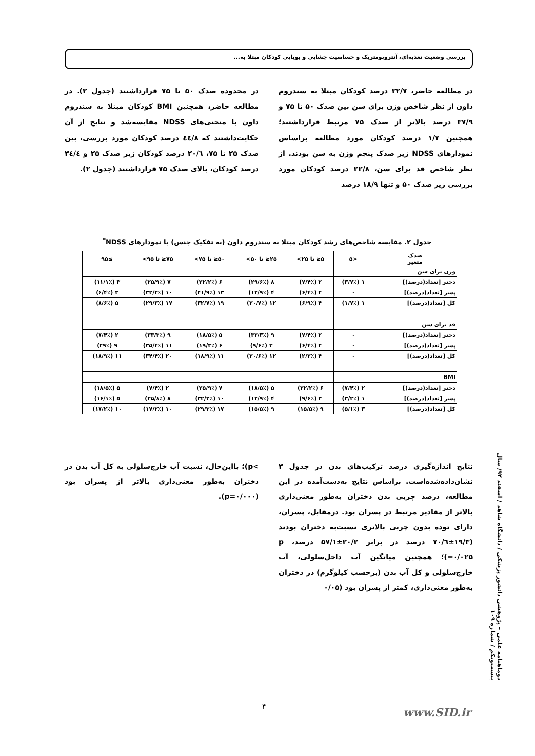بررسی وضعیت تغذیه‌ای، آنتروپومتریک و حساسیت چشایی و بویایی کودکان مبتلا به...
در مطالعه حاضر، ۳۲/۷ درصد کودکان مبتلا به سندروم داون از نظر شاخص وزن برای سن بین صدک ۵۰ تا ۷۵ و ۳۷/۹ درصد بالاتر از صدک ۷۵ مرتبط قرارداشتند؛ همچنین ۱/۷ درصد کودکان مورد مطالعه براساس نمودارهای NDSS زیر صدک پنجم وزن به سن بودند. از نظر شاخص قد برای سن، ۲۲/۸ درصد کودکان مورد بررسی زیر صدک ۵۰ و تنها ۱۸/۹ درصد
در محدوده صدک ۵۰ تا ۷۵ قرارداشتند (جدول ۲). در مطالعه حاضر، همچنین BMI کودکان مبتلا به سندروم داون با منحنی‌های NDSS مقایسه‌شد و نتایج از آن حکایت‌داشتند که ٤٤/٨ درصد کودکان مورد بررسی، بین صدک ۲۵ تا ۷۵، ٢٠/٦ درصد کودکان زیر صدک ۲۵ و ٣٤/٤ درصد کودکان، بالای صدک ۷۵ قرارداشتند (جدول ۲).
جدول ۲. مقایسه شاخص‌های رشد کودکان مبتلا به سندروم داون (به تفکیک جنس) با نمودارهای NDSS<sup>*</sup>
| صدک متغیر | <۵ | ۵≤ تا ۲۵> | ۲۵≤ تا ۵۰> | ۵۰≤ تا ۷۵> | ۷۵≤ تا ۹۵> | ≥۹۵ |
| --- | --- | --- | --- | --- | --- | --- |
| وزن برای سن | | | | | | |
| دختر [تعداد(درصد)] | ۱ (۳/۷٪) | ۲ (۷/۴٪) | ۸ (۲۹/۶٪) | ۶ (۲۲/۲٪) | ۷ (۲۵/۹٪) | ۳ (۱۱/۱٪) |
| پسر [تعداد(درصد)] | ۰ | ۲ (۶/۴٪) | ۴ (۱۲/۹٪) | ۱۳ (۴۱/۹٪) | ۱۰ (۳۲/۲٪) | ۳ (۶/۴٪) |
| کل [تعداد(درصد)] | ۱ (۱/۷٪) | ۴ (۶/۹٪) | ۱۲ (۲۰/۷٪) | ۱۹ (۳۲/۷٪) | ۱۷ (۲۹/۳٪) | ۵ (۸/۶٪) |
| قد برای سن | | | | | | |
| دختر [تعداد(درصد)] | ۰ | ۲ (۷/۴٪) | ۹ (۳۳/۳٪) | ۵ (۱۸/۵٪) | ۹ (۳۳/۳٪) | ۲ (۷/۴٪) |
| پسر [تعداد(درصد)] | ۰ | ۲ (۶/۴٪) | ۳ (۹/۶٪) | ۶ (۱۹/۳٪) | ۱۱ (۳۵/۴٪) | ۹ (۲۹٪) |
| کل [تعداد(درصد)] | ۰ | ۴ (۲/۲٪) | ۱۲ (۲۰/۶٪) | ۱۱ (۱۸/۹٪) | ۲۰ (۳۴/۴٪) | ۱۱ (۱۸/۹٪) |
| BMI | | | | | | |
| دختر [تعداد(درصد)] | ۲ (۷/۴٪) | ۶ (۲۲/۲٪) | ۵ (۱۸/۵٪) | ۷ (۲۵/۹٪) | ۲ (۷/۴٪) | ۵ (۱۸/۵٪) |
| پسر [تعداد(درصد)] | ۱ (۳/۲٪) | ۳ (۹/۶٪) | ۴ (۱۲/۹٪) | ۱۰ (۳۲/۲٪) | ۸ (۲۵/۸٪) | ۵ (۱۶/۱٪) |
| کل [تعداد(درصد)] | ۳ (۵/۱٪) | ۹ (۱۵/۵٪) | ۹ (۱۵/۵٪) | ۱۷ (۲۹/۳٪) | ۱۰ (۱۷/۲٪) | ۱۰ (۱۷/۲٪) |
نتایج اندازه‌گیری درصد ترکیب‌های بدن در جدول ۳ نشان‌داده‌شده‌است. براساس نتایج به‌دست‌آمده در این مطالعه، درصد چربی بدن دختران به‌طور معنی‌داری بالاتر از مقادیر مرتبط در پسران بود. درمقابل، پسران، دارای توده بدون چربی بالاتری نسبت‌به دختران بودند (۱۹/۳±٧٠/٦ درصد در برابر ۲۰/۲±۵۷/۱ درصد، p =۰/۰۲۵)؛ همچنین میانگین آب داخل‌سلولی، آب خارج‌سلولی و کل آب بدن (برحسب کیلوگرم) در دختران به‌طور معنی‌داری، کمتر از پسران بود (۰/۰۵
>p)؛ بااین‌حال، نسبت آب خارج‌سلولی به کل آب بدن در دختران به‌طور معنی‌داری بالاتر از پسران بود (p=۰/۰۰۰).
دوماهنامه علمی – پژوهشی دانشور پزشکی / دانشگاه شاهد / اسفند ۹۲/ سال بیست‌ویکم / شماره ۱۰۹
۴ www.SID.ir